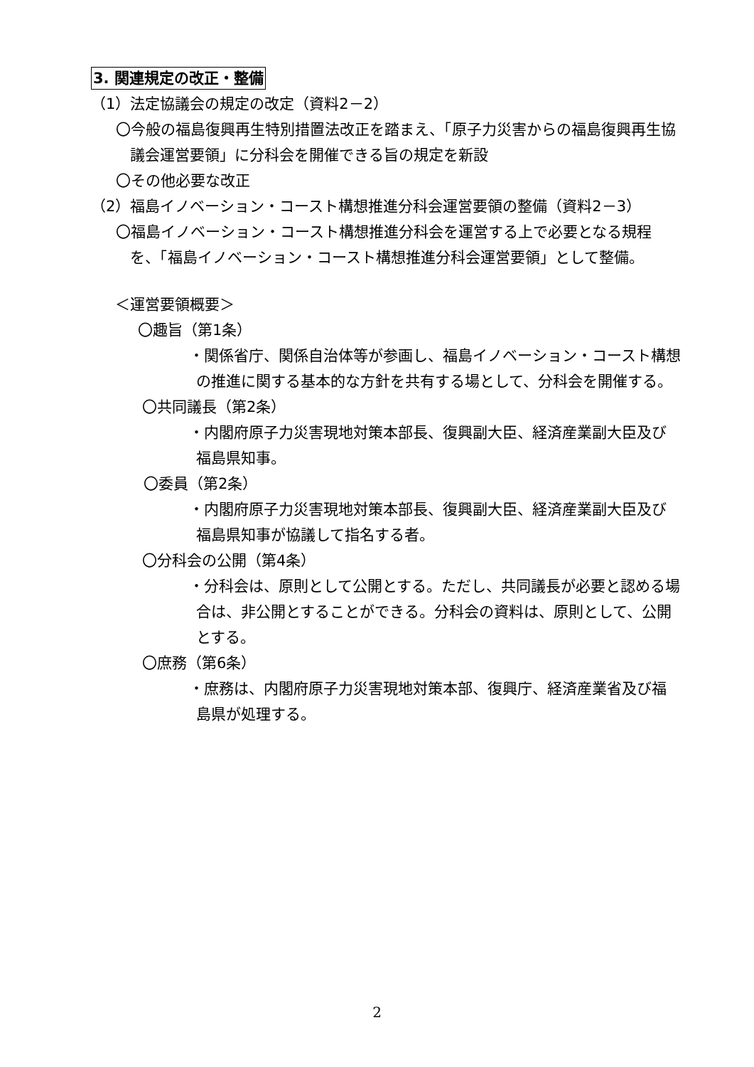3. 関連規定の改正・整備
（1）法定協議会の規定の改定（資料2－2）
〇今般の福島復興再生特別措置法改正を踏まえ、「原子力災害からの福島復興再生協議会運営要領」に分科会を開催できる旨の規定を新設
〇その他必要な改正
（2）福島イノベーション・コースト構想推進分科会運営要領の整備（資料2－3）
〇福島イノベーション・コースト構想推進分科会を運営する上で必要となる規程を、「福島イノベーション・コースト構想推進分科会運営要領」として整備。
＜運営要領概要＞
〇趣旨（第1条）
・関係省庁、関係自治体等が参画し、福島イノベーション・コースト構想の推進に関する基本的な方針を共有する場として、分科会を開催する。
〇共同議長（第2条）
・内閣府原子力災害現地対策本部長、復興副大臣、経済産業副大臣及び福島県知事。
〇委員（第2条）
・内閣府原子力災害現地対策本部長、復興副大臣、経済産業副大臣及び福島県知事が協議して指名する者。
〇分科会の公開（第4条）
・分科会は、原則として公開とする。ただし、共同議長が必要と認める場合は、非公開とすることができる。分科会の資料は、原則として、公開とする。
〇庶務（第6条）
・庶務は、内閣府原子力災害現地対策本部、復興庁、経済産業省及び福島県が処理する。
2